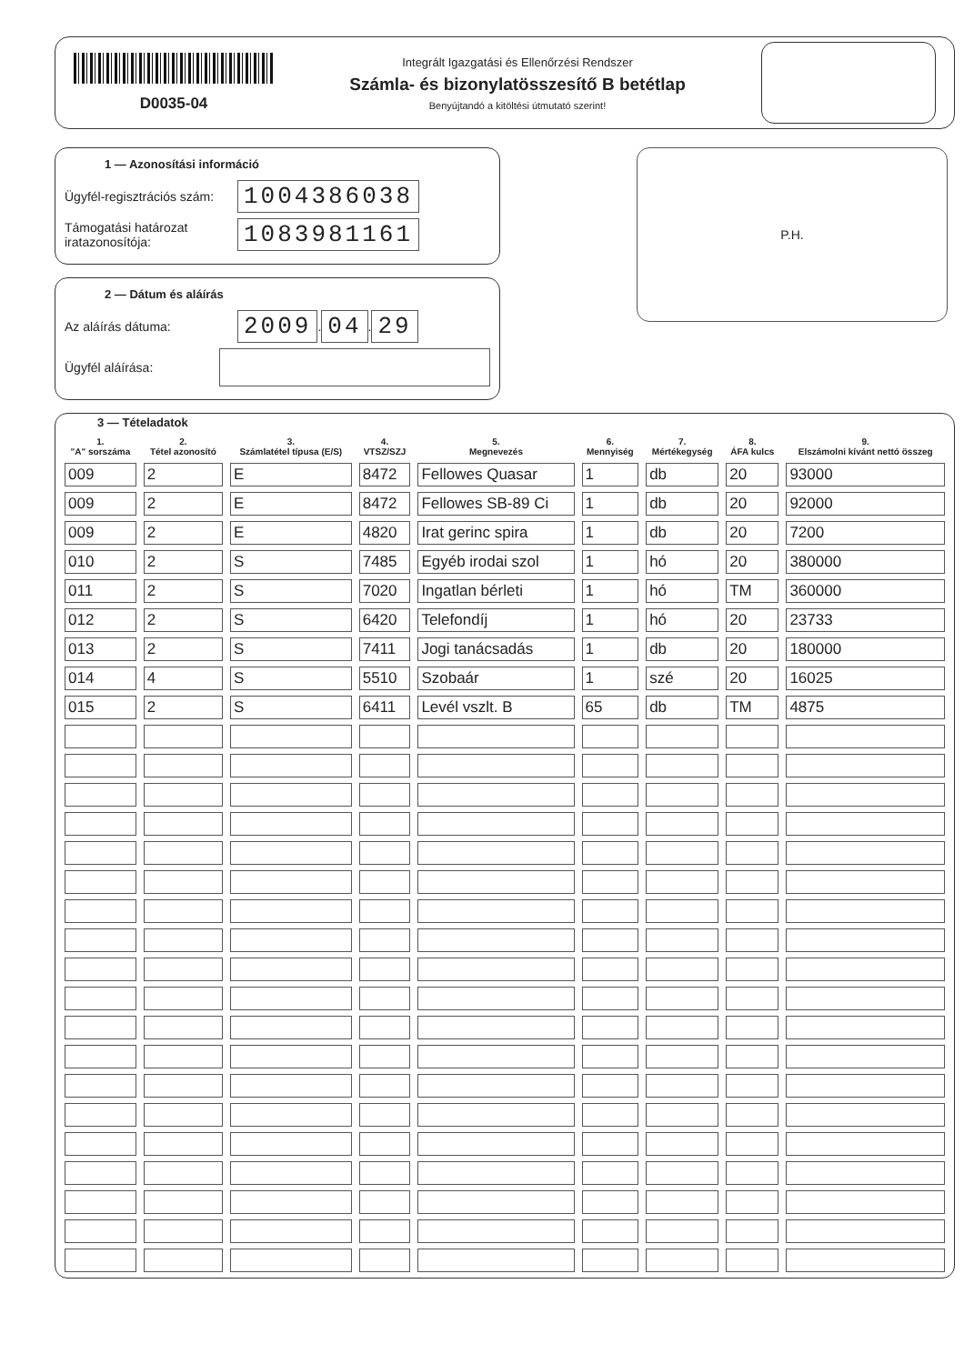D0035-04
Integrált Igazgatási és Ellenőrzési Rendszer
Számla- és bizonylatösszesítő B betétlap
Benyújtandó a kitöltési útmutató szerint!
1 — Azonosítási információ
Ügyfél-regisztrációs szám:
1004386038
Támogatási határozat iratazonosítója:
1083981161
2 — Dátum és aláírás
Az aláírás dátuma:
2009
.
04
.
29
Ügyfél aláírása:
P.H.
3 — Tételadatok
| 1. "A" sorszáma | 2. Tétel azonosító | 3. Számlatétel típusa (E/S) | 4. VTSZ/SZJ | 5. Megnevezés | 6. Mennyiség | 7. Mértékegység | 8. ÁFA kulcs | 9. Elszámolni kívánt nettó összeg |
| --- | --- | --- | --- | --- | --- | --- | --- | --- |
| 009 | 2 | E | 8472 | Fellowes Quasar | 1 | db | 20 | 93000 |
| 009 | 2 | E | 8472 | Fellowes SB-89 Ci | 1 | db | 20 | 92000 |
| 009 | 2 | E | 4820 | Irat gerinc spira | 1 | db | 20 | 7200 |
| 010 | 2 | S | 7485 | Egyéb irodai szol | 1 | hó | 20 | 380000 |
| 011 | 2 | S | 7020 | Ingatlan bérleti | 1 | hó | TM | 360000 |
| 012 | 2 | S | 6420 | Telefondíj | 1 | hó | 20 | 23733 |
| 013 | 2 | S | 7411 | Jogi tanácsadás | 1 | db | 20 | 180000 |
| 014 | 4 | S | 5510 | Szobaár | 1 | szé | 20 | 16025 |
| 015 | 2 | S | 6411 | Levél vszlt. B | 65 | db | TM | 4875 |